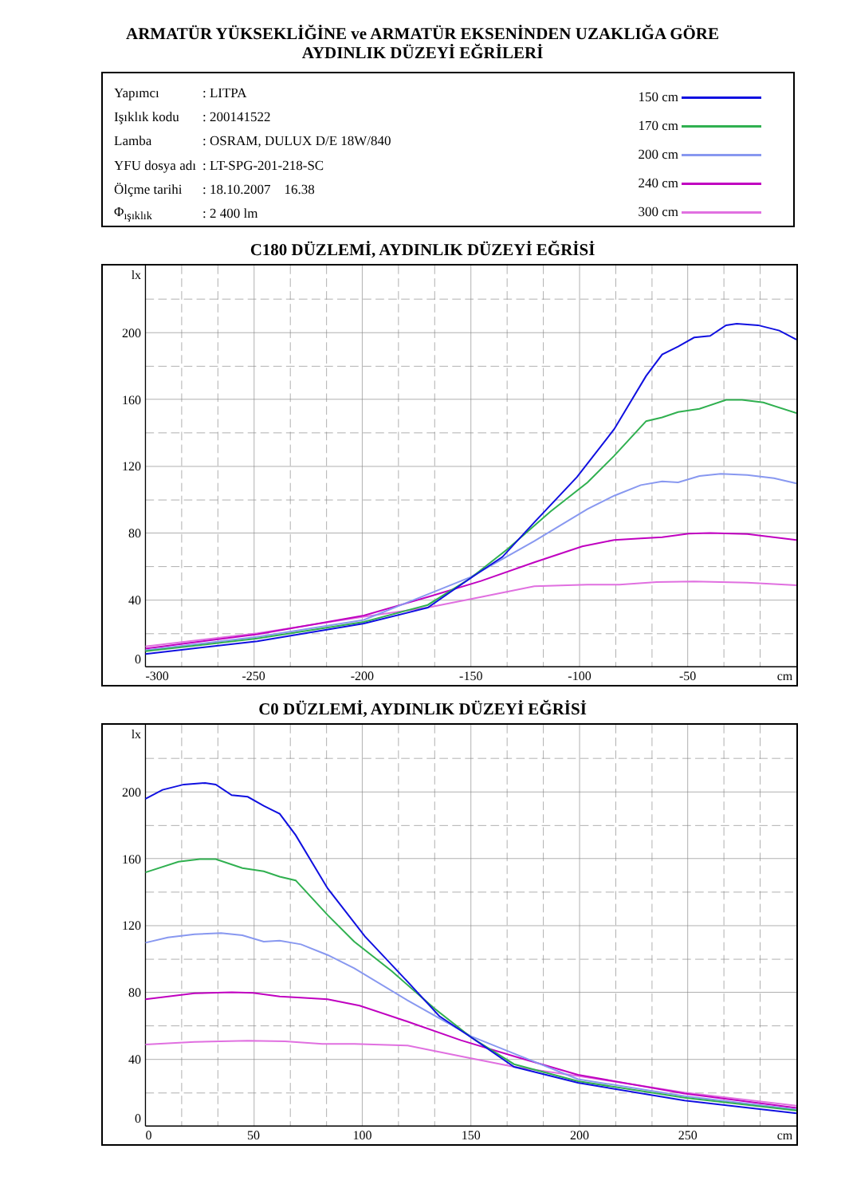ARMATÜR YÜKSEKLİĞİNE ve ARMATÜR EKSENİNDEN UZAKLIĞA GÖRE
AYDINLIK DÜZEYİ EĞRİLERİ
| Yapımcı | : LITPA |
| Işıklık kodu | : 200141522 |
| Lamba | : OSRAM, DULUX D/E 18W/840 |
| YFU dosya adı | : LT-SPG-201-218-SC |
| Ölçme tarihi | : 18.10.2007 16.38 |
| Φ<sub>ışıklık</sub> | : 2 400 lm |
150 cm
170 cm
200 cm
240 cm
300 cm
C180 DÜZLEMİ, AYDINLIK DÜZEYİ EĞRİSİ
lx
200
160
120
80
40
0
-300
-250
-200
-150
-100
-50
cm
C0 DÜZLEMİ, AYDINLIK DÜZEYİ EĞRİSİ
lx
200
160
120
80
40
0
0
50
100
150
200
250
cm